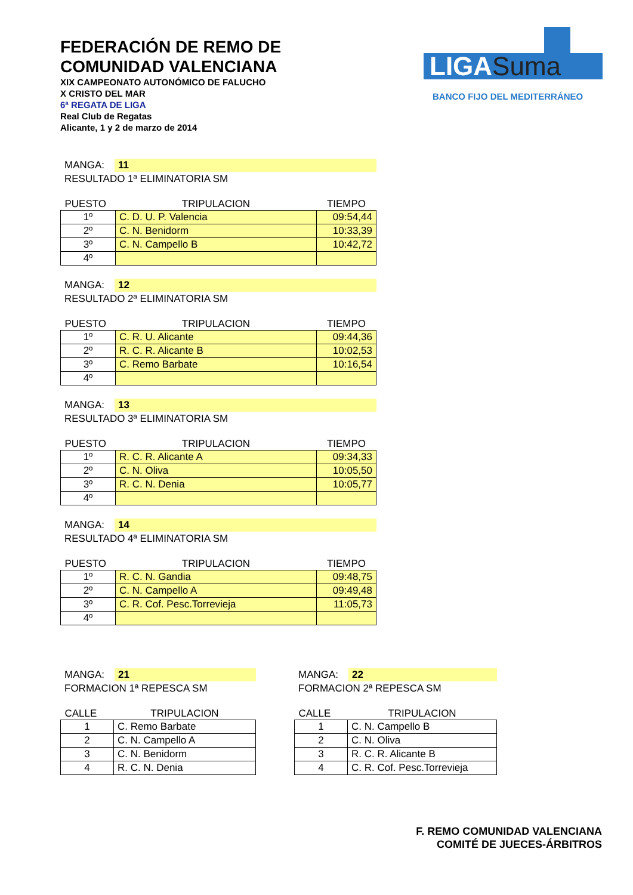FEDERACIÓN DE REMO DE
COMUNIDAD VALENCIANA
XIX CAMPEONATO AUTONÓMICO DE FALUCHO
X CRISTO DEL MAR
6ª REGATA DE LIGA
Real Club de Regatas
Alicante, 1 y 2 de marzo de 2014
LIGASuma
BANCO FIJO DEL MEDITERRÁNEO
MANGA: 11
RESULTADO 1ª ELIMINATORIA SM
| PUESTO | TRIPULACION | TIEMPO |
| --- | --- | --- |
| 1º | C. D. U. P. Valencia | 09:54,44 |
| 2º | C. N. Benidorm | 10:33,39 |
| 3º | C. N. Campello B | 10:42,72 |
| 4º | | |
MANGA: 12
RESULTADO 2ª ELIMINATORIA SM
| PUESTO | TRIPULACION | TIEMPO |
| --- | --- | --- |
| 1º | C. R. U. Alicante | 09:44,36 |
| 2º | R. C. R. Alicante B | 10:02,53 |
| 3º | C. Remo Barbate | 10:16,54 |
| 4º | | |
MANGA: 13
RESULTADO 3ª ELIMINATORIA SM
| PUESTO | TRIPULACION | TIEMPO |
| --- | --- | --- |
| 1º | R. C. R. Alicante A | 09:34,33 |
| 2º | C. N. Oliva | 10:05,50 |
| 3º | R. C. N. Denia | 10:05,77 |
| 4º | | |
MANGA: 14
RESULTADO 4ª ELIMINATORIA SM
| PUESTO | TRIPULACION | TIEMPO |
| --- | --- | --- |
| 1º | R. C. N. Gandia | 09:48,75 |
| 2º | C. N. Campello A | 09:49,48 |
| 3º | C. R. Cof. Pesc.Torrevieja | 11:05,73 |
| 4º | | |
MANGA: 21
FORMACION 1ª REPESCA SM
| CALLE | TRIPULACION |
| --- | --- |
| 1 | C. Remo Barbate |
| 2 | C. N. Campello A |
| 3 | C. N. Benidorm |
| 4 | R. C. N. Denia |
MANGA: 22
FORMACION 2ª REPESCA SM
| CALLE | TRIPULACION |
| --- | --- |
| 1 | C. N. Campello B |
| 2 | C. N. Oliva |
| 3 | R. C. R. Alicante B |
| 4 | C. R. Cof. Pesc.Torrevieja |
F. REMO COMUNIDAD VALENCIANA
COMITÉ DE JUECES-ÁRBITROS